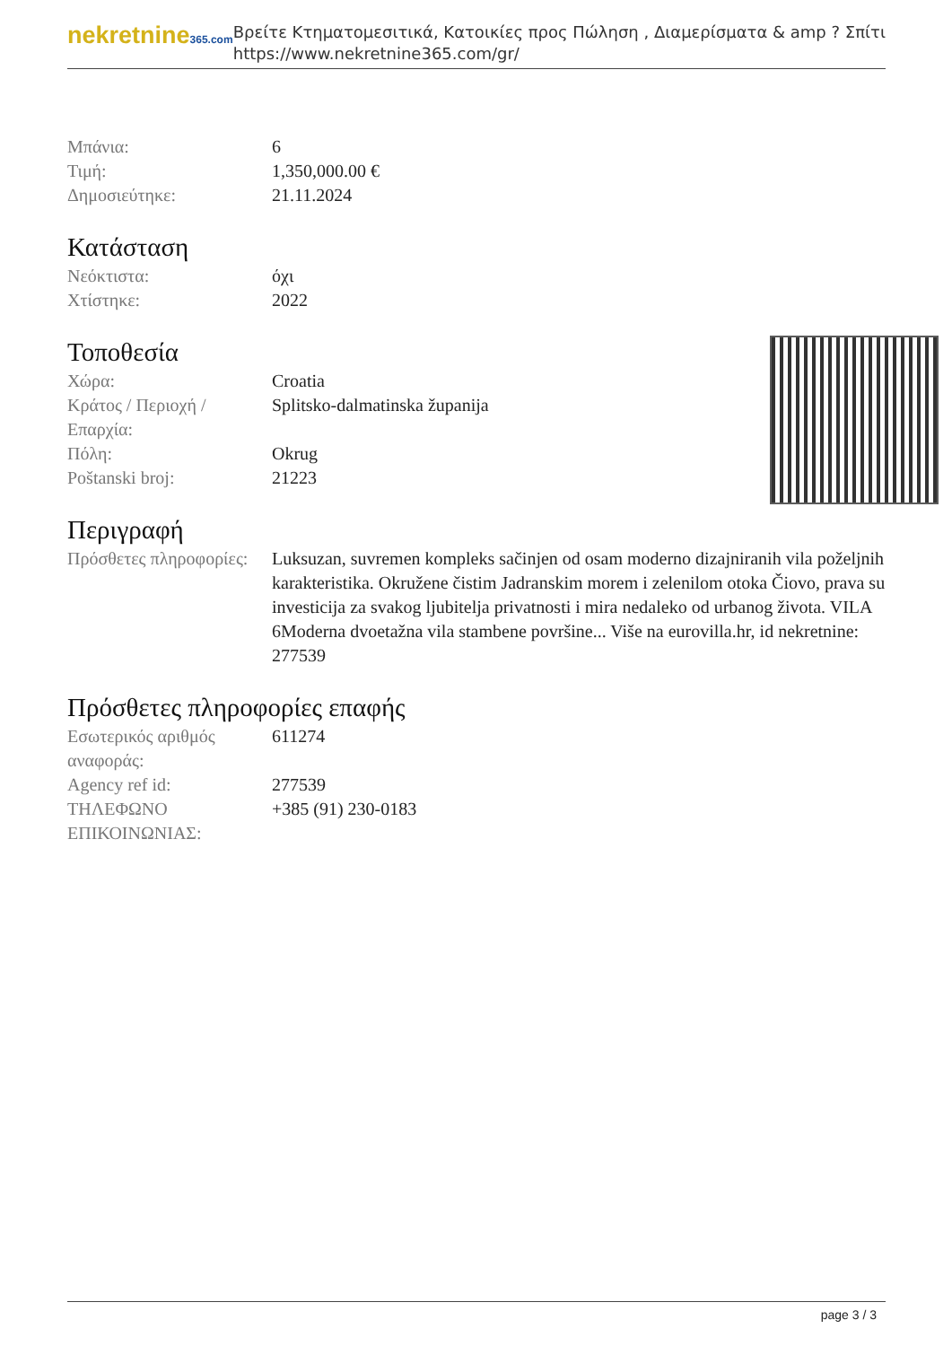nekretnine365.com
Βρείτε Κτηματομεσιτικά, Κατοικίες προς Πώληση , Διαμερίσματα & amp ? Σπίτι
https://www.nekretnine365.com/gr/
| Μπάνια: | 6 |
| Τιμή: | 1,350,000.00 € |
| Δημοσιεύτηκε: | 21.11.2024 |
Κατάσταση
| Νεόκτιστα: | όχι |
| Χτίστηκε: | 2022 |
Τοποθεσία
| Χώρα: | Croatia |
| Κράτος / Περιοχή / Επαρχία: | Splitsko-dalmatinska županija |
| Πόλη: | Okrug |
| Poštanski broj: | 21223 |
Περιγραφή
| Πρόσθετες πληροφορίες: | Luksuzan, suvremen kompleks sačinjen od osam moderno dizajniranih vila poželjnih karakteristika. Okružene čistim Jadranskim morem i zelenilom otoka Čiovo, prava su investicija za svakog ljubitelja privatnosti i mira nedaleko od urbanog života. VILA 6Moderna dvoetažna vila stambene površine... Više na eurovilla.hr, id nekretnine: 277539 |
Πρόσθετες πληροφορίες επαφής
| Εσωτερικός αριθμός αναφοράς: | 611274 |
| Agency ref id: | 277539 |
| ΤΗΛΕΦΩΝΟ ΕΠΙΚΟΙΝΩΝΙΑΣ: | +385 (91) 230-0183 |
page 3 / 3